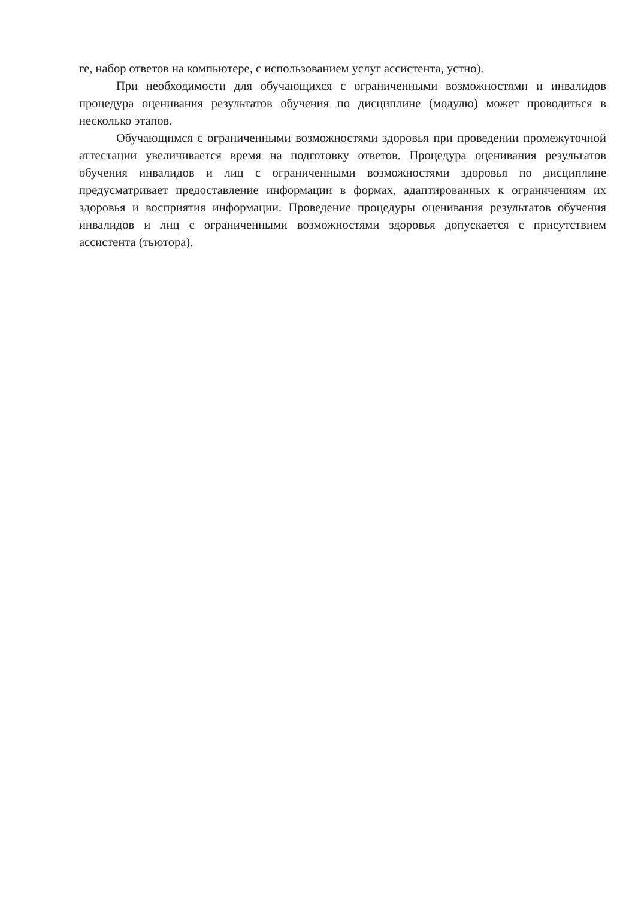ге, набор ответов на компьютере, с использованием услуг ассистента, устно).
При необходимости для обучающихся с ограниченными возможностями и инвалидов процедура оценивания результатов обучения по дисциплине (модулю) может проводиться в несколько этапов.
Обучающимся с ограниченными возможностями здоровья при проведении промежуточной аттестации увеличивается время на подготовку ответов. Процедура оценивания результатов обучения инвалидов и лиц с ограниченными возможностями здоровья по дисциплине предусматривает предоставление информации в формах, адаптированных к ограничениям их здоровья и восприятия информации. Проведение процедуры оценивания результатов обучения инвалидов и лиц с ограниченными возможностями здоровья допускается с присутствием ассистента (тьютора).